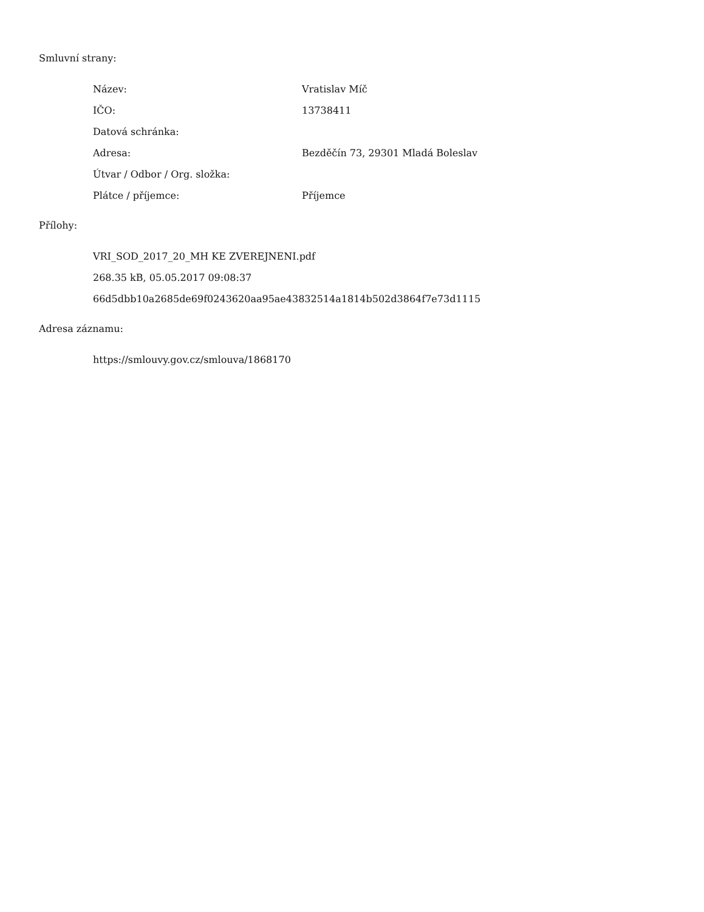Smluvní strany:
| Název: | Vratislav Míč |
| IČO: | 13738411 |
| Datová schránka: | |
| Adresa: | Bezděčín 73, 29301 Mladá Boleslav |
| Útvar / Odbor / Org. složka: | |
| Plátce / příjemce: | Příjemce |
Přílohy:
VRI_SOD_2017_20_MH KE ZVEREJNENI.pdf
268.35 kB, 05.05.2017 09:08:37
66d5dbb10a2685de69f0243620aa95ae43832514a1814b502d3864f7e73d1115
Adresa záznamu:
https://smlouvy.gov.cz/smlouva/1868170